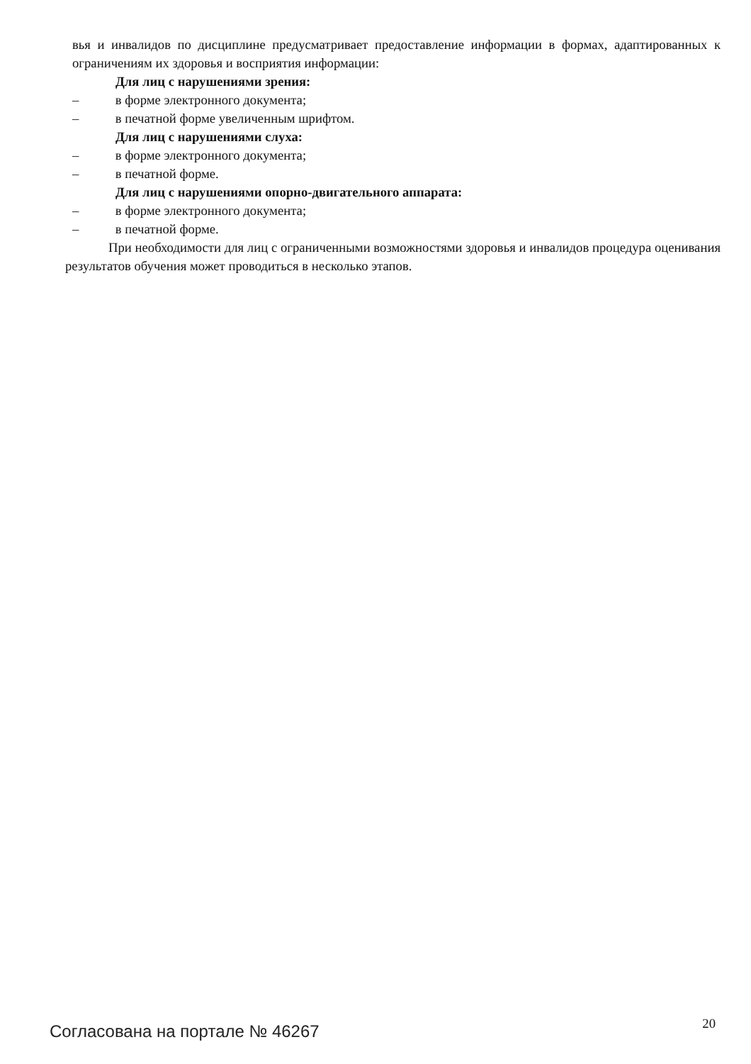вья и инвалидов по дисциплине предусматривает предоставление информации в формах, адаптированных к ограничениям их здоровья и восприятия информации:
Для лиц с нарушениями зрения:
– в форме электронного документа;
– в печатной форме увеличенным шрифтом.
Для лиц с нарушениями слуха:
– в форме электронного документа;
– в печатной форме.
Для лиц с нарушениями опорно-двигательного аппарата:
– в форме электронного документа;
– в печатной форме.
При необходимости для лиц с ограниченными возможностями здоровья и инвалидов процедура оценивания результатов обучения может проводиться в несколько этапов.
Согласована на портале № 46267
20